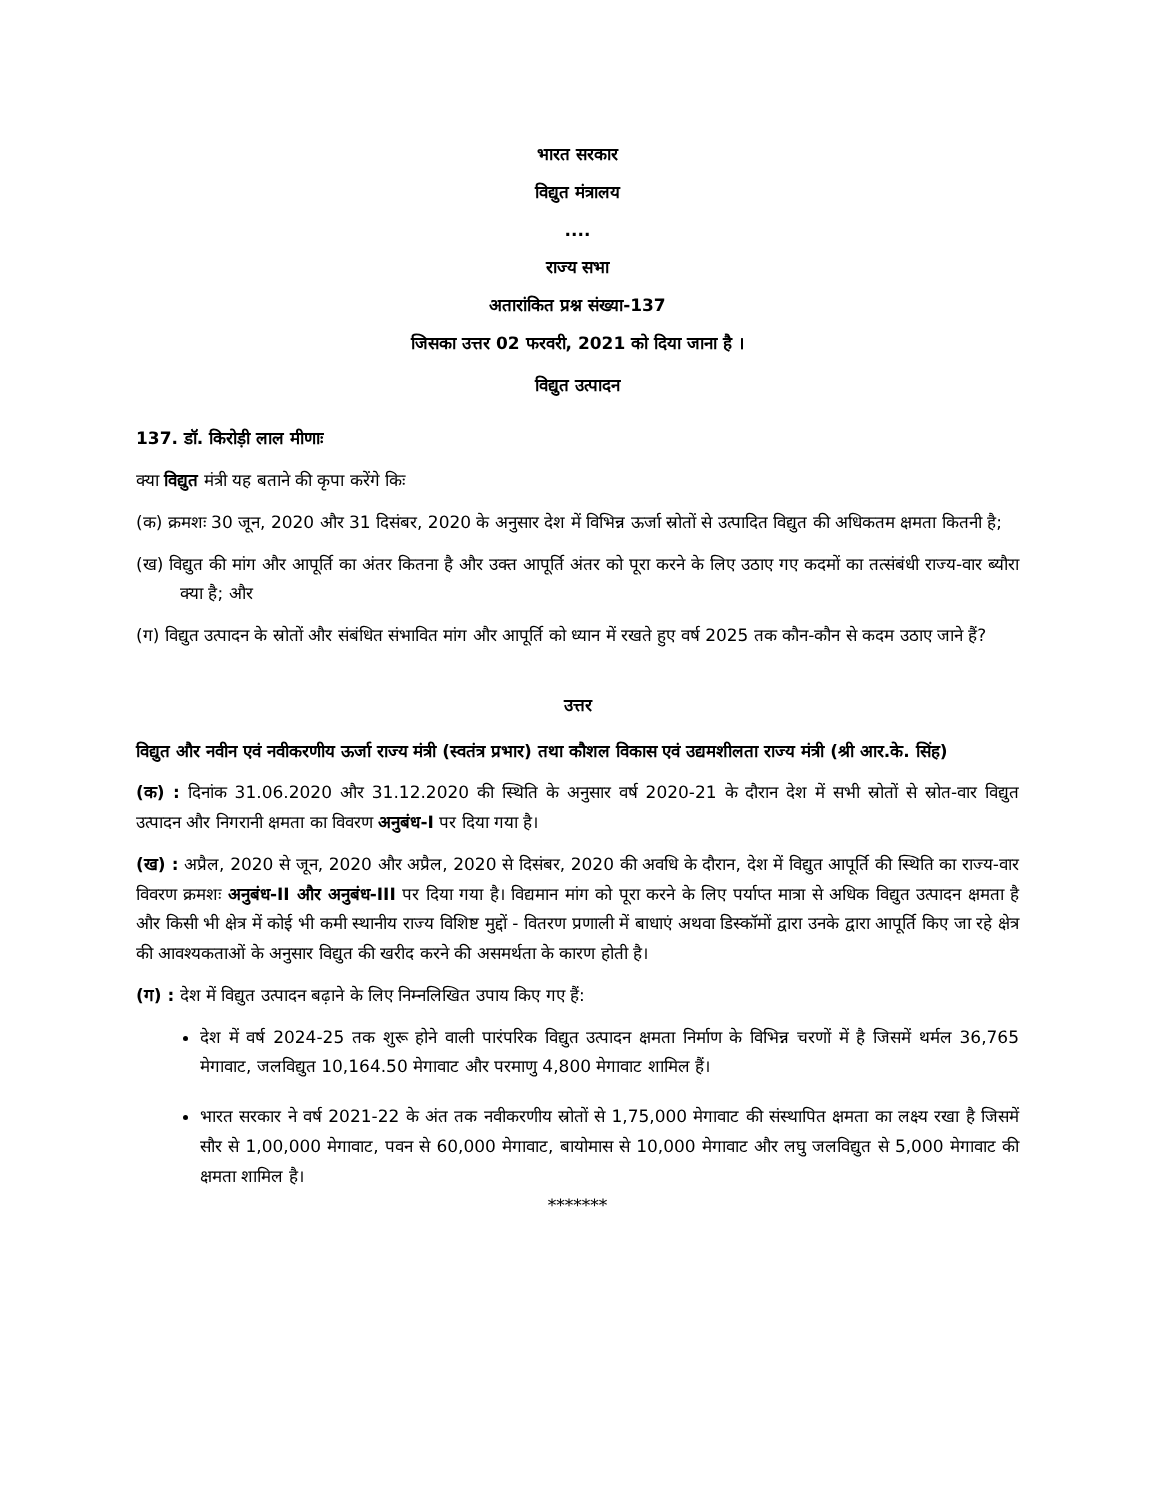भारत सरकार
विद्युत मंत्रालय
....
राज्य सभा
अतारांकित प्रश्न संख्या-137
जिसका उत्तर 02 फरवरी, 2021 को दिया जाना है ।
विद्युत उत्पादन
137. डॉ. किरोड़ी लाल मीणाः
क्या विद्युत मंत्री यह बताने की कृपा करेंगे किः
(क) क्रमशः 30 जून, 2020 और 31 दिसंबर, 2020 के अनुसार देश में विभिन्न ऊर्जा स्रोतों से उत्पादित विद्युत की अधिकतम क्षमता कितनी है;
(ख) विद्युत की मांग और आपूर्ति का अंतर कितना है और उक्त आपूर्ति अंतर को पूरा करने के लिए उठाए गए कदमों का तत्संबंधी राज्य-वार ब्यौरा क्या है; और
(ग) विद्युत उत्पादन के स्रोतों और संबंधित संभावित मांग और आपूर्ति को ध्यान में रखते हुए वर्ष 2025 तक कौन-कौन से कदम उठाए जाने हैं?
उत्तर
विद्युत और नवीन एवं नवीकरणीय ऊर्जा राज्य मंत्री (स्वतंत्र प्रभार) तथा कौशल विकास एवं उद्यमशीलता राज्य मंत्री (श्री आर.के. सिंह)
(क) : दिनांक 31.06.2020 और 31.12.2020 की स्थिति के अनुसार वर्ष 2020-21 के दौरान देश में सभी स्रोतों से स्रोत-वार विद्युत उत्पादन और निगरानी क्षमता का विवरण अनुबंध-I पर दिया गया है।
(ख) : अप्रैल, 2020 से जून, 2020 और अप्रैल, 2020 से दिसंबर, 2020 की अवधि के दौरान, देश में विद्युत आपूर्ति की स्थिति का राज्य-वार विवरण क्रमशः अनुबंध-II और अनुबंध-III पर दिया गया है। विद्यमान मांग को पूरा करने के लिए पर्याप्त मात्रा से अधिक विद्युत उत्पादन क्षमता है और किसी भी क्षेत्र में कोई भी कमी स्थानीय राज्य विशिष्ट मुद्दों - वितरण प्रणाली में बाधाएं अथवा डिस्कॉमों द्वारा उनके द्वारा आपूर्ति किए जा रहे क्षेत्र की आवश्यकताओं के अनुसार विद्युत की खरीद करने की असमर्थता के कारण होती है।
(ग) : देश में विद्युत उत्पादन बढ़ाने के लिए निम्नलिखित उपाय किए गए हैं:
देश में वर्ष 2024-25 तक शुरू होने वाली पारंपरिक विद्युत उत्पादन क्षमता निर्माण के विभिन्न चरणों में है जिसमें थर्मल 36,765 मेगावाट, जलविद्युत 10,164.50 मेगावाट और परमाणु 4,800 मेगावाट शामिल हैं।
भारत सरकार ने वर्ष 2021-22 के अंत तक नवीकरणीय स्रोतों से 1,75,000 मेगावाट की संस्थापित क्षमता का लक्ष्य रखा है जिसमें सौर से 1,00,000 मेगावाट, पवन से 60,000 मेगावाट, बायोमास से 10,000 मेगावाट और लघु जलविद्युत से 5,000 मेगावाट की क्षमता शामिल है।
*******